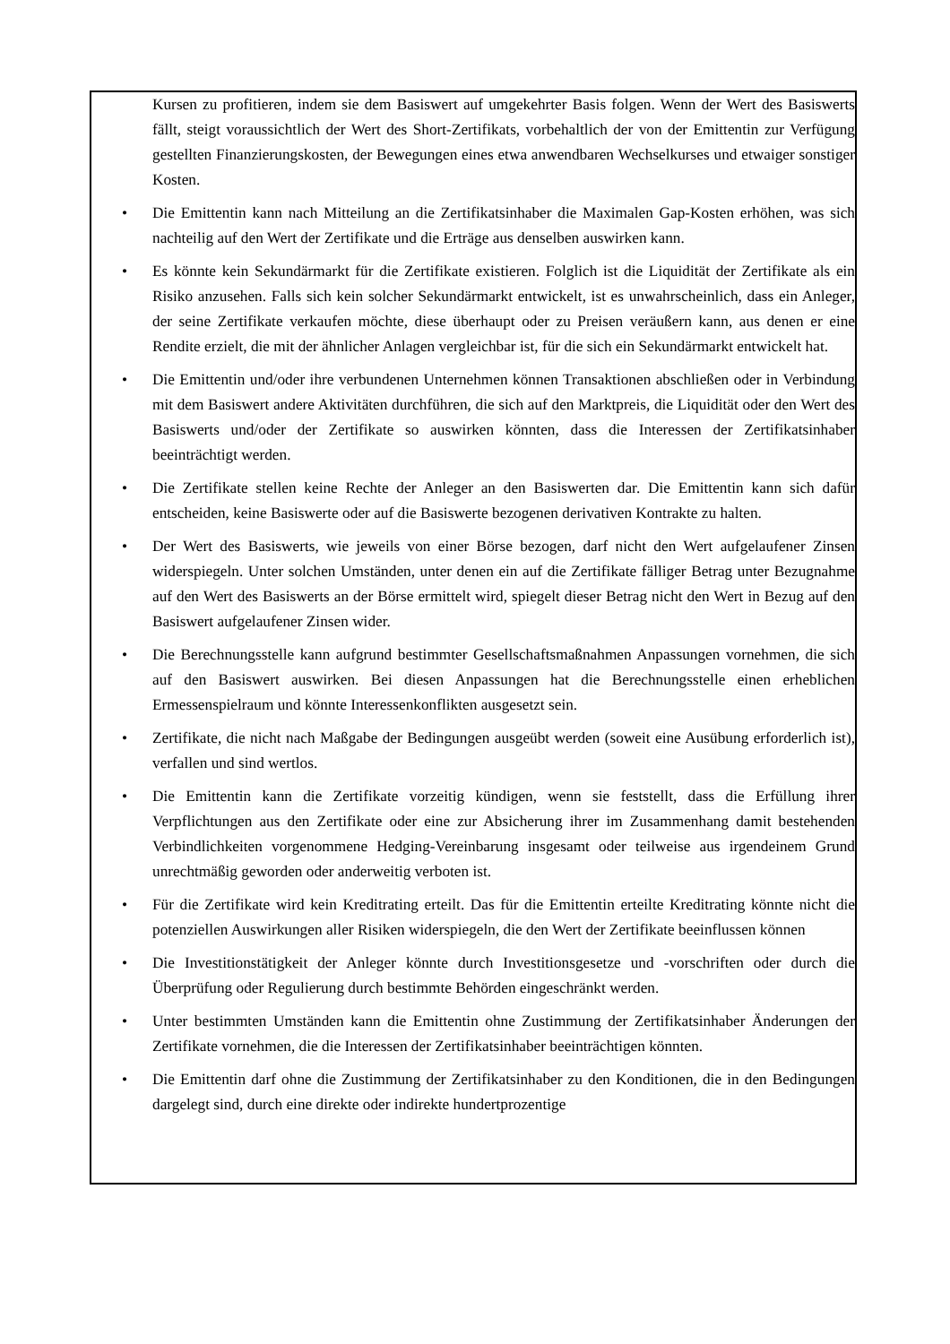Kursen zu profitieren, indem sie dem Basiswert auf umgekehrter Basis folgen. Wenn der Wert des Basiswerts fällt, steigt voraussichtlich der Wert des Short-Zertifikats, vorbehaltlich der von der Emittentin zur Verfügung gestellten Finanzierungskosten, der Bewegungen eines etwa anwendbaren Wechselkurses und etwaiger sonstiger Kosten.
• Die Emittentin kann nach Mitteilung an die Zertifikatsinhaber die Maximalen Gap-Kosten erhöhen, was sich nachteilig auf den Wert der Zertifikate und die Erträge aus denselben auswirken kann.
• Es könnte kein Sekundärmarkt für die Zertifikate existieren. Folglich ist die Liquidität der Zertifikate als ein Risiko anzusehen. Falls sich kein solcher Sekundärmarkt entwickelt, ist es unwahrscheinlich, dass ein Anleger, der seine Zertifikate verkaufen möchte, diese überhaupt oder zu Preisen veräußern kann, aus denen er eine Rendite erzielt, die mit der ähnlicher Anlagen vergleichbar ist, für die sich ein Sekundärmarkt entwickelt hat.
• Die Emittentin und/oder ihre verbundenen Unternehmen können Transaktionen abschließen oder in Verbindung mit dem Basiswert andere Aktivitäten durchführen, die sich auf den Marktpreis, die Liquidität oder den Wert des Basiswerts und/oder der Zertifikate so auswirken könnten, dass die Interessen der Zertifikatsinhaber beeinträchtigt werden.
• Die Zertifikate stellen keine Rechte der Anleger an den Basiswerten dar. Die Emittentin kann sich dafür entscheiden, keine Basiswerte oder auf die Basiswerte bezogenen derivativen Kontrakte zu halten.
• Der Wert des Basiswerts, wie jeweils von einer Börse bezogen, darf nicht den Wert aufgelaufener Zinsen widerspiegeln. Unter solchen Umständen, unter denen ein auf die Zertifikate fälliger Betrag unter Bezugnahme auf den Wert des Basiswerts an der Börse ermittelt wird, spiegelt dieser Betrag nicht den Wert in Bezug auf den Basiswert aufgelaufener Zinsen wider.
• Die Berechnungsstelle kann aufgrund bestimmter Gesellschaftsmaßnahmen Anpassungen vornehmen, die sich auf den Basiswert auswirken. Bei diesen Anpassungen hat die Berechnungsstelle einen erheblichen Ermessenspielraum und könnte Interessenkonflikten ausgesetzt sein.
• Zertifikate, die nicht nach Maßgabe der Bedingungen ausgeübt werden (soweit eine Ausübung erforderlich ist), verfallen und sind wertlos.
• Die Emittentin kann die Zertifikate vorzeitig kündigen, wenn sie feststellt, dass die Erfüllung ihrer Verpflichtungen aus den Zertifikate oder eine zur Absicherung ihrer im Zusammenhang damit bestehenden Verbindlichkeiten vorgenommene Hedging-Vereinbarung insgesamt oder teilweise aus irgendeinem Grund unrechtmäßig geworden oder anderweitig verboten ist.
• Für die Zertifikate wird kein Kreditrating erteilt. Das für die Emittentin erteilte Kreditrating könnte nicht die potenziellen Auswirkungen aller Risiken widerspiegeln, die den Wert der Zertifikate beeinflussen können
• Die Investitionstätigkeit der Anleger könnte durch Investitionsgesetze und -vorschriften oder durch die Überprüfung oder Regulierung durch bestimmte Behörden eingeschränkt werden.
• Unter bestimmten Umständen kann die Emittentin ohne Zustimmung der Zertifikatsinhaber Änderungen der Zertifikate vornehmen, die die Interessen der Zertifikatsinhaber beeinträchtigen könnten.
• Die Emittentin darf ohne die Zustimmung der Zertifikatsinhaber zu den Konditionen, die in den Bedingungen dargelegt sind, durch eine direkte oder indirekte hundertprozentige